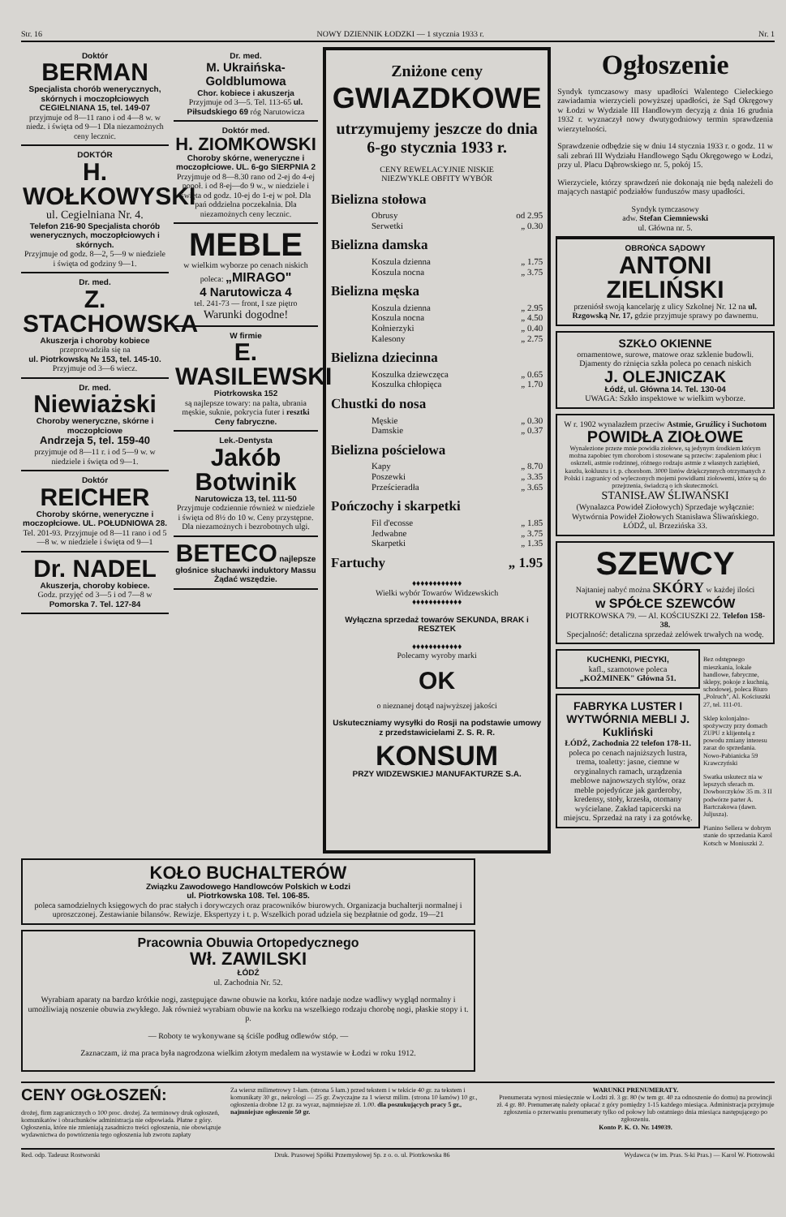Str. 16 NOWY DZIENNIK ŁODZKI — 1 stycznia 1933 r. Nr. 1
Doktór
BERMAN
Specjalista chorób wenerycznych, skórnych i moczopłciowych CEGIELNIANA 15, tel. 149-07
przyjmuje od 8—11 rano i od 4—8 w. w niedz. i święta od 9—1 Dla niezamożnych ceny lecznic.
DOKTÓR
H. WOŁKOWYSKI
ul. Cegielniana Nr. 4.
Telefon 216-90 Specjalista chorób wenerycznych, moczopłciowych i skórnych.
Przyjmuje od godz. 8—2, 5—9 w niedziele i święta od godziny 9—1.
Dr. med.
Z. STACHOWSKA
Akuszerja i choroby kobiece
przeprowadziła się na
ul. Piotrkowską № 153, tel. 145-10.
Przyjmuje od 3—6 wiecz.
Dr. med.
Niewiażski
Choroby weneryczne, skórne i moczopłciowe
Andrzeja 5, tel. 159-40
przyjmuje od 8—11 r. i od 5—9 w. w niedziele i święta od 9—1.
Doktór
REICHER
Choroby skórne, weneryczne i moczopłciowe. UL. POŁUDNIOWA 28.
Tel. 201-93. Przyjmuje od 8—11 rano i od 5—8 w. w niedziele i święta od 9—1
Dr. NADEL
Akuszerja, choroby kobiece.
Godz. przyjęć od 3—5 i od 7—8 w Pomorska 7. Tel. 127-84
Dr. med.
M. Ukraińska-Goldblumowa
Chor. kobiece i akuszerja
Przyjmuje od 3—5. Tel. 113-65 ul. Piłsudskiego 69 róg Narutowicza
Doktór med.
H. ZIOMKOWSKI
Choroby skórne, weneryczne i moczopłciowe. UL. 6-go SIERPNIA 2
Przyjmuje od 8—8.30 rano od 2-ej do 4-ej popoł. i od 8-ej—do 9 w., w niedziele i święta od godz. 10-ej do 1-ej w poł. Dla pań oddzielna poczekalnia. Dla niezamożnych ceny lecznic.
MEBLE
w wielkim wyborze po cenach niskich poleca: „MIRAGO"
4 Narutowicza 4
tel. 241-73 — front, I sze piętro
Warunki dogodne!
W firmie
E. WASILEWSKI
Piotrkowska 152
są najlepsze towary: na palta, ubrania męskie, suknie, pokrycia futer i resztki
Ceny fabryczne.
Lek.-Dentysta
Jakób Botwinik
Narutowicza 13, tel. 111-50
Przyjmuje codziennie również w niedziele i święta od 8½ do 10 w. Ceny przystępne. Dla niezamożnych i bezrobotnych ulgi.
BETECO najlepsze głośnice słuchawki induktory Massu
Żądać wszędzie.
Zniżone ceny
GWIAZDKOWE
utrzymujemy jeszcze do dnia 6-go stycznia 1933 r.
CENY REWELACYJNIE NISKIE
NIEZWYKLE OBFITY WYBÓR
Bielizna stołowa
Obrusy od 2.95
Serwetki „ 0.30
Bielizna damska
Koszula dzienna „ 1.75
Koszula nocna „ 3.75
Bielizna męska
Koszula dzienna „ 2.95
Koszula nocna „ 4.50
Kołnierzyki „ 0.40
Kalesony „ 2.75
Bielizna dziecinna
Koszulka dziewczęca „ 0.65
Koszulka chłopięca „ 1.70
Chustki do nosa
Męskie „ 0.30
Damskie „ 0.37
Bielizna pościelowa
Kapy „ 8.70
Poszewki „ 3.35
Prześcieradła „ 3.65
Pończochy i skarpetki
Fil d'ecosse „ 1.85
Jedwabne „ 3.75
Skarpetki „ 1.35
Fartuchy „ 1.95
♦♦♦♦♦♦♦♦♦♦♦♦
Wielki wybór Towarów Widzewskich
♦♦♦♦♦♦♦♦♦♦♦♦
Wyłączna sprzedaż towarów SEKUNDA, BRAK i RESZTEK
♦♦♦♦♦♦♦♦♦♦♦♦
Polecamy wyroby marki
OK
o nieznanej dotąd najwyższej jakości
Uskuteczniamy wysyłki do Rosji na podstawie umowy z przedstawicielami Z. S. R. R.
KONSUM
PRZY WIDZEWSKIEJ MANUFAKTURZE S.A.
Ogłoszenie
Syndyk tymczasowy masy upadłości Walentego Cieleckiego zawiadamia wierzycieli powyższej upadłości, że Sąd Okręgowy w Łodzi w Wydziale III Handlowym decyzją z dnia 16 grudnia 1932 r. wyznaczył nowy dwutygodniowy termin sprawdzenia wierzytelności.
Sprawdzenie odbędzie się w dniu 14 stycznia 1933 r. o godz. 11 w sali zebrań III Wydziału Handlowego Sądu Okręgowego w Łodzi, przy ul. Placu Dąbrowskiego nr. 5, pokój 15.
Wierzyciele, którzy sprawdzeń nie dokonają nie będą należeli do mających nastąpić podziałów funduszów masy upadłości.
Syndyk tymczasowy
adw. Stefan Ciemniewski
ul. Główna nr. 5.
OBROŃCA SĄDOWY
ANTONI ZIELIŃSKI
przeniósł swoją kancelarję z ulicy Szkolnej Nr. 12 na ul. Rzgowską Nr. 17, gdzie przyjmuje sprawy po dawnemu.
SZKŁO OKIENNE
ornamentowe, surowe, matowe oraz szklenie budowli. Djamenty do rżnięcia szkła poleca po cenach niskich
J. OLEJNICZAK
Łódź, ul. Główna 14. Tel. 130-04
UWAGA: Szkło inspektowe w wielkim wyborze.
W r. 1902 wynalazłem przeciw Astmie, Gruźlicy i Suchotom
POWIDŁA ZIOŁOWE
Wynalezione przeze mnie powidła ziołowe, są jedynym środkiem którym można zapobiec tym chorobom i stosowane są przeciw: zapaleniom płuc i oskrzeli, astmie rodzinnej, różnego rodzaju astmie z własnych zaziębień, kaszlu, kokluszu i t. p. chorobom. 3000 listów dziękczynnych otrzymanych z Polski i zagranicy od wyleczonych mojemi powidłami ziołowemi, które są do przejrzenia, świadczą o ich skuteczności.
STANISŁAW ŚLIWAŃSKI
(Wynalazca Powideł Ziołowych) Sprzedaje wyłącznie: Wytwórnia Powideł Ziołowych Stanisława Śliwańskiego. ŁÓDŹ, ul. Brzezińska 33.
SZEWCY
Najtaniej nabyć można SKÓRY w każdej ilości
w SPÓŁCE SZEWCÓW
PIOTRKOWSKA 79. — Al. KOŚCIUSZKI 22. Telefon 158-38.
Specjalność: detaliczna sprzedaż zelówek trwałych na wodę.
KUCHENKI, PIECYKI,
kafl., szamotowe poleca „KOŹMINEK" Główna 51.
FABRYKA LUSTER I WYTWÓRNIA MEBLI J. Kukliński
ŁÓDŹ, Zachodnia 22 telefon 178-11. poleca po cenach najniższych lustra, trema, toaletty: jasne, ciemne w oryginalnych ramach, urządzenia meblowe najnowszych stylów, oraz meble pojedyńcze jak garderoby, kredensy, stoły, krzesła, otomany wyścielane. Zakład tapicerski na miejscu. Sprzedaż na raty i za gotówkę.
Bez odstępnego mieszkania, lokale handlowe, fabryczne, sklepy, pokoje z kuchnią, schodowej, poleca Biuro „Polruch", Al. Kościuszki 27, tel. 111-01.
Sklep kolonjalno-spożywczy przy domach ZUPU z klijentelą z powodu zmiany interesu zaraz do sprzedania. Nowo-Pabianicka 59 Krawczyński
Swatka uskutecz nia w lepszych sferach m. Dowborczyków 35 m. 3 II podwórze parter A. Bartczakowa (dawn. Juljusza).
Pianino Sellera w dobrym stanie do sprzedania Karol Kotsch w Moniuszki 2.
KOŁO BUCHALTERÓW
Związku Zawodowego Handlowców Polskich w Łodzi
ul. Piotrkowska 108. Tel. 106-85.
poleca samodzielnych księgowych do prac stałych i dorywczych oraz pracowników biurowych. Organizacja buchalterji normalnej i uproszczonej. Zestawianie bilansów. Rewizje. Ekspertyzy i t. p. Wszelkich porad udziela się bezpłatnie od godz. 19—21
Pracownia Obuwia Ortopedycznego
Wł. ZAWILSKI
ŁÓDŹ
ul. Zachodnia Nr. 52.
Wyrabiam aparaty na bardzo krótkie nogi, zastępujące dawne obuwie na korku, które nadaje nodze wadliwy wygląd normalny i umożliwiają noszenie obuwia zwykłego. Jak również wyrabiam obuwie na korku na wszelkiego rodzaju chorobę nogi, płaskie stopy i t. p.
— Roboty te wykonywane są ściśle podług odlewów stóp. —
Zaznaczam, iż ma praca była nagrodzona wielkim złotym medalem na wystawie w Łodzi w roku 1912.
CENY OGŁOSZEŃ:
drożej, firm zagranicznych o 100 proc. drożej. Za terminowy druk ogłoszeń, komunikatów i obrachunków administracja nie odpowiada. Płatne z góry. Ogłoszenia, które nie zmieniają zasadniczo treści ogłoszenia, nie obowiązuje wydawnictwa do powtórzenia tego ogłoszenia lub zwrotu zapłaty
Za wiersz milimetrowy 1-łam. (strona 5 łam.) przed tekstem i w tekście 40 gr. za tekstem i komunikaty 30 gr., nekrologi — 25 gr. Zwyczajne za 1 wiersz milim. (strona 10 łamów) 10 gr., ogłoszenia drobne 12 gr. za wyraz, najmniejsze zł. 1.00. dla poszukujących pracy 5 gr., najmniejsze ogłoszenie 50 gr.
WARUNKI PRENUMERATY.
Prenumerata wynosi miesięcznie w Łodzi zł. 3 gr. 80 (w tem gr. 40 za odnoszenie do domu) na prowincji zł. 4 gr. 80. Prenumeratę należy opłacać z góry pomiędzy 1-15 każdego miesiąca. Administracja przyjmuje zgłoszenia o przerwaniu prenumeraty tylko od połowy lub ostatniego dnia miesiąca następującego po zgłoszeniu.
Konto P. K. O. Nr. 149039.
Red. odp. Tadeusz Rostworski Druk. Prasowej Spółki Przemysłowej Sp. z o. o. ul. Piotrkowska 86 Wydawca (w im. Pras. S-ki Pras.) — Karol W. Piotrowski